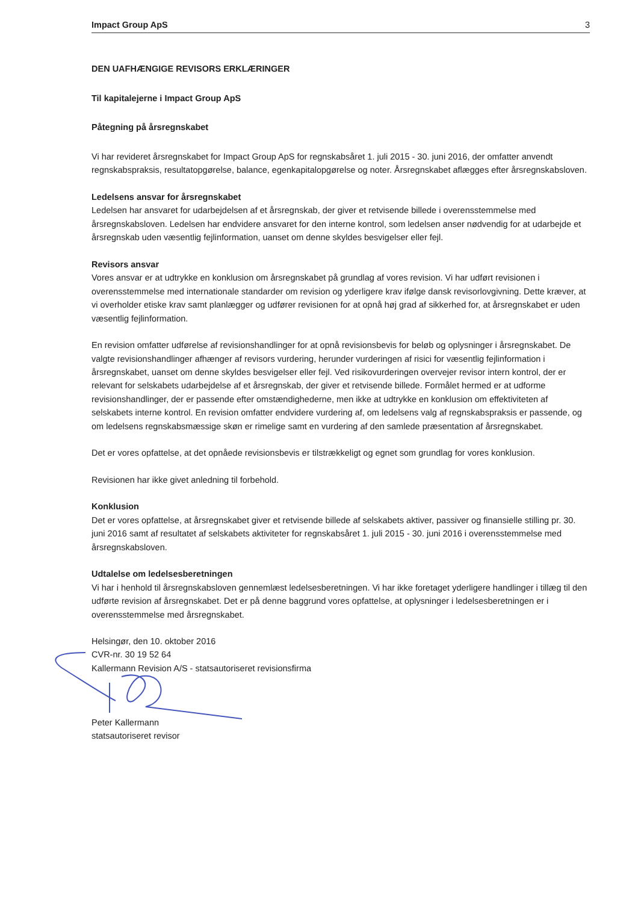Impact Group ApS 3
DEN UAFHÆNGIGE REVISORS ERKLÆRINGER
Til kapitalejerne i Impact Group ApS
Påtegning på årsregnskabet
Vi har revideret årsregnskabet for Impact Group ApS for regnskabsåret 1. juli 2015 - 30. juni 2016, der omfatter anvendt regnskabspraksis, resultatopgørelse, balance, egenkapitalopgørelse og noter. Årsregnskabet aflægges efter årsregnskabsloven.
Ledelsens ansvar for årsregnskabet
Ledelsen har ansvaret for udarbejdelsen af et årsregnskab, der giver et retvisende billede i overensstemmelse med årsregnskabsloven. Ledelsen har endvidere ansvaret for den interne kontrol, som ledelsen anser nødvendig for at udarbejde et årsregnskab uden væsentlig fejlinformation, uanset om denne skyldes besvigelser eller fejl.
Revisors ansvar
Vores ansvar er at udtrykke en konklusion om årsregnskabet på grundlag af vores revision. Vi har udført revisionen i overensstemmelse med internationale standarder om revision og yderligere krav ifølge dansk revisorlovgivning. Dette kræver, at vi overholder etiske krav samt planlægger og udfører revisionen for at opnå høj grad af sikkerhed for, at årsregnskabet er uden væsentlig fejlinformation.
En revision omfatter udførelse af revisionshandlinger for at opnå revisionsbevis for beløb og oplysninger i årsregnskabet. De valgte revisionshandlinger afhænger af revisors vurdering, herunder vurderingen af risici for væsentlig fejlinformation i årsregnskabet, uanset om denne skyldes besvigelser eller fejl. Ved risikovurderingen overvejer revisor intern kontrol, der er relevant for selskabets udarbejdelse af et årsregnskab, der giver et retvisende billede. Formålet hermed er at udforme revisionshandlinger, der er passende efter omstændighederne, men ikke at udtrykke en konklusion om effektiviteten af selskabets interne kontrol. En revision omfatter endvidere vurdering af, om ledelsens valg af regnskabspraksis er passende, og om ledelsens regnskabsmæssige skøn er rimelige samt en vurdering af den samlede præsentation af årsregnskabet.
Det er vores opfattelse, at det opnåede revisionsbevis er tilstrækkeligt og egnet som grundlag for vores konklusion.
Revisionen har ikke givet anledning til forbehold.
Konklusion
Det er vores opfattelse, at årsregnskabet giver et retvisende billede af selskabets aktiver, passiver og finansielle stilling pr. 30. juni 2016 samt af resultatet af selskabets aktiviteter for regnskabsåret 1. juli 2015 - 30. juni 2016 i overensstemmelse med årsregnskabsloven.
Udtalelse om ledelsesberetningen
Vi har i henhold til årsregnskabsloven gennemlæst ledelsesberetningen. Vi har ikke foretaget yderligere handlinger i tillæg til den udførte revision af årsregnskabet. Det er på denne baggrund vores opfattelse, at oplysninger i ledelsesberetningen er i overensstemmelse med årsregnskabet.
Helsingør, den 10. oktober 2016
CVR-nr. 30 19 52 64
Kallermann Revision A/S - statsautoriseret revisionsfirma
Peter Kallermann
statsautoriseret revisor